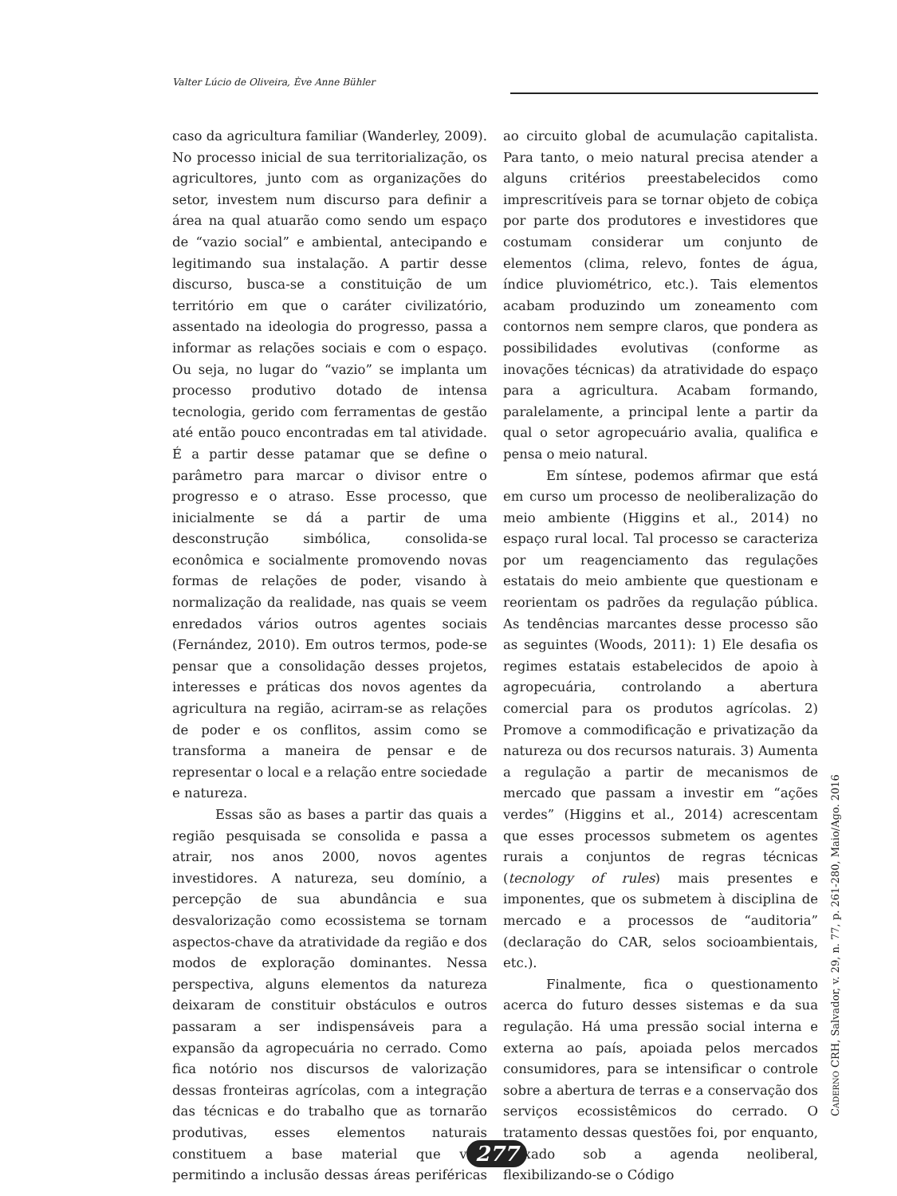Valter Lúcio de Oliveira, Ève Anne Bühler
caso da agricultura familiar (Wanderley, 2009). No processo inicial de sua territorialização, os agricultores, junto com as organizações do setor, investem num discurso para definir a área na qual atuarão como sendo um espaço de “vazio social” e ambiental, antecipando e legitimando sua instalação. A partir desse discurso, busca-se a constituição de um território em que o caráter civilizatório, assentado na ideologia do progresso, passa a informar as relações sociais e com o espaço. Ou seja, no lugar do “vazio” se implanta um processo produtivo dotado de intensa tecnologia, gerido com ferramentas de gestão até então pouco encontradas em tal atividade. É a partir desse patamar que se define o parâmetro para marcar o divisor entre o progresso e o atraso. Esse processo, que inicialmente se dá a partir de uma desconstrução simbólica, consolida-se econômica e socialmente promovendo novas formas de relações de poder, visando à normalização da realidade, nas quais se veem enredados vários outros agentes sociais (Fernández, 2010). Em outros termos, pode-se pensar que a consolidação desses projetos, interesses e práticas dos novos agentes da agricultura na região, acirram-se as relações de poder e os conflitos, assim como se transforma a maneira de pensar e de representar o local e a relação entre sociedade e natureza.
Essas são as bases a partir das quais a região pesquisada se consolida e passa a atrair, nos anos 2000, novos agentes investidores. A natureza, seu domínio, a percepção de sua abundância e sua desvalorização como ecossistema se tornam aspectos-chave da atratividade da região e dos modos de exploração dominantes. Nessa perspectiva, alguns elementos da natureza deixaram de constituir obstáculos e outros passaram a ser indispensáveis para a expansão da agropecuária no cerrado. Como fica notório nos discursos de valorização dessas fronteiras agrícolas, com a integração das técnicas e do trabalho que as tornarão produtivas, esses elementos naturais constituem a base material que vem permitindo a inclusão dessas áreas periféricas ao circuito global de acumulação capitalista. Para tanto, o meio natural precisa atender a alguns critérios preestabelecidos como imprescritíveis para se tornar objeto de cobiça por parte dos produtores e investidores que costumam considerar um conjunto de elementos (clima, relevo, fontes de água, índice pluviométrico, etc.). Tais elementos acabam produzindo um zoneamento com contornos nem sempre claros, que pondera as possibilidades evolutivas (conforme as inovações técnicas) da atratividade do espaço para a agricultura. Acabam formando, paralelamente, a principal lente a partir da qual o setor agropecuário avalia, qualifica e pensa o meio natural.
Em síntese, podemos afirmar que está em curso um processo de neoliberalização do meio ambiente (Higgins et al., 2014) no espaço rural local. Tal processo se caracteriza por um reagenciamento das regulações estatais do meio ambiente que questionam e reorientam os padrões da regulação pública. As tendências marcantes desse processo são as seguintes (Woods, 2011): 1) Ele desafia os regimes estatais estabelecidos de apoio à agropecuária, controlando a abertura comercial para os produtos agrícolas. 2) Promove a commodificação e privatização da natureza ou dos recursos naturais. 3) Aumenta a regulação a partir de mecanismos de mercado que passam a investir em “ações verdes” (Higgins et al., 2014) acrescentam que esses processos submetem os agentes rurais a conjuntos de regras técnicas (tecnology of rules) mais presentes e imponentes, que os submetem à disciplina de mercado e a processos de “auditoria” (declaração do CAR, selos socioambientais, etc.).
Finalmente, fica o questionamento acerca do futuro desses sistemas e da sua regulação. Há uma pressão social interna e externa ao país, apoiada pelos mercados consumidores, para se intensificar o controle sobre a abertura de terras e a conservação dos serviços ecossistêmicos do cerrado. O tratamento dessas questões foi, por enquanto, deixado sob a agenda neoliberal, flexibilizando-se o Código
CADERNO CRH, Salvador, v. 29, n. 77, p. 261-280, Maio/Ago. 2016
277